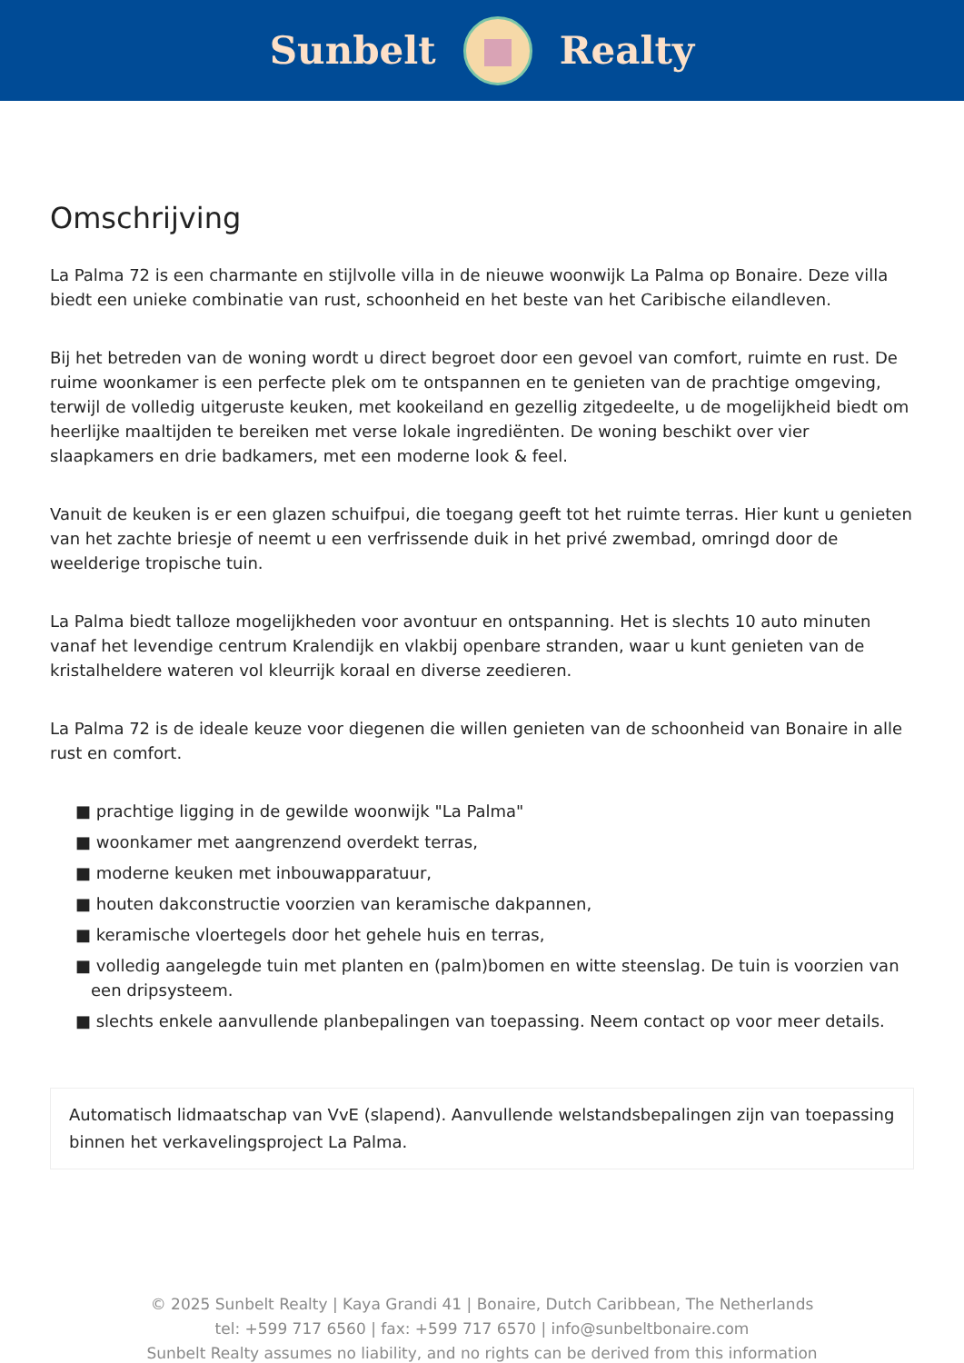Sunbelt Realty
Omschrijving
La Palma 72 is een charmante en stijlvolle villa in de nieuwe woonwijk La Palma op Bonaire. Deze villa biedt een unieke combinatie van rust, schoonheid en het beste van het Caribische eilandleven.
Bij het betreden van de woning wordt u direct begroet door een gevoel van comfort, ruimte en rust. De ruime woonkamer is een perfecte plek om te ontspannen en te genieten van de prachtige omgeving, terwijl de volledig uitgeruste keuken, met kookeiland en gezellig zitgedeelte, u de mogelijkheid biedt om heerlijke maaltijden te bereiken met verse lokale ingrediënten. De woning beschikt over vier slaapkamers en drie badkamers, met een moderne look & feel.
Vanuit de keuken is er een glazen schuifpui, die toegang geeft tot het ruimte terras. Hier kunt u genieten van het zachte briesje of neemt u een verfrissende duik in het privé zwembad, omringd door de weelderige tropische tuin.
La Palma biedt talloze mogelijkheden voor avontuur en ontspanning. Het is slechts 10 auto minuten vanaf het levendige centrum Kralendijk en vlakbij openbare stranden, waar u kunt genieten van de kristalheldere wateren vol kleurrijk koraal en diverse zeedieren.
La Palma 72 is de ideale keuze voor diegenen die willen genieten van de schoonheid van Bonaire in alle rust en comfort.
■ prachtige ligging in de gewilde woonwijk "La Palma"
■ woonkamer met aangrenzend overdekt terras,
■ moderne keuken met inbouwapparatuur,
■ houten dakconstructie voorzien van keramische dakpannen,
■ keramische vloertegels door het gehele huis en terras,
■ volledig aangelegde tuin met planten en (palm)bomen en witte steenslag. De tuin is voorzien van een dripsysteem.
■ slechts enkele aanvullende planbepalingen van toepassing. Neem contact op voor meer details.
Automatisch lidmaatschap van VvE (slapend). Aanvullende welstandsbepalingen zijn van toepassing binnen het verkavelingsproject La Palma.
© 2025 Sunbelt Realty | Kaya Grandi 41 | Bonaire, Dutch Caribbean, The Netherlands
tel: +599 717 6560 | fax: +599 717 6570 | info@sunbeltbonaire.com
Sunbelt Realty assumes no liability, and no rights can be derived from this information